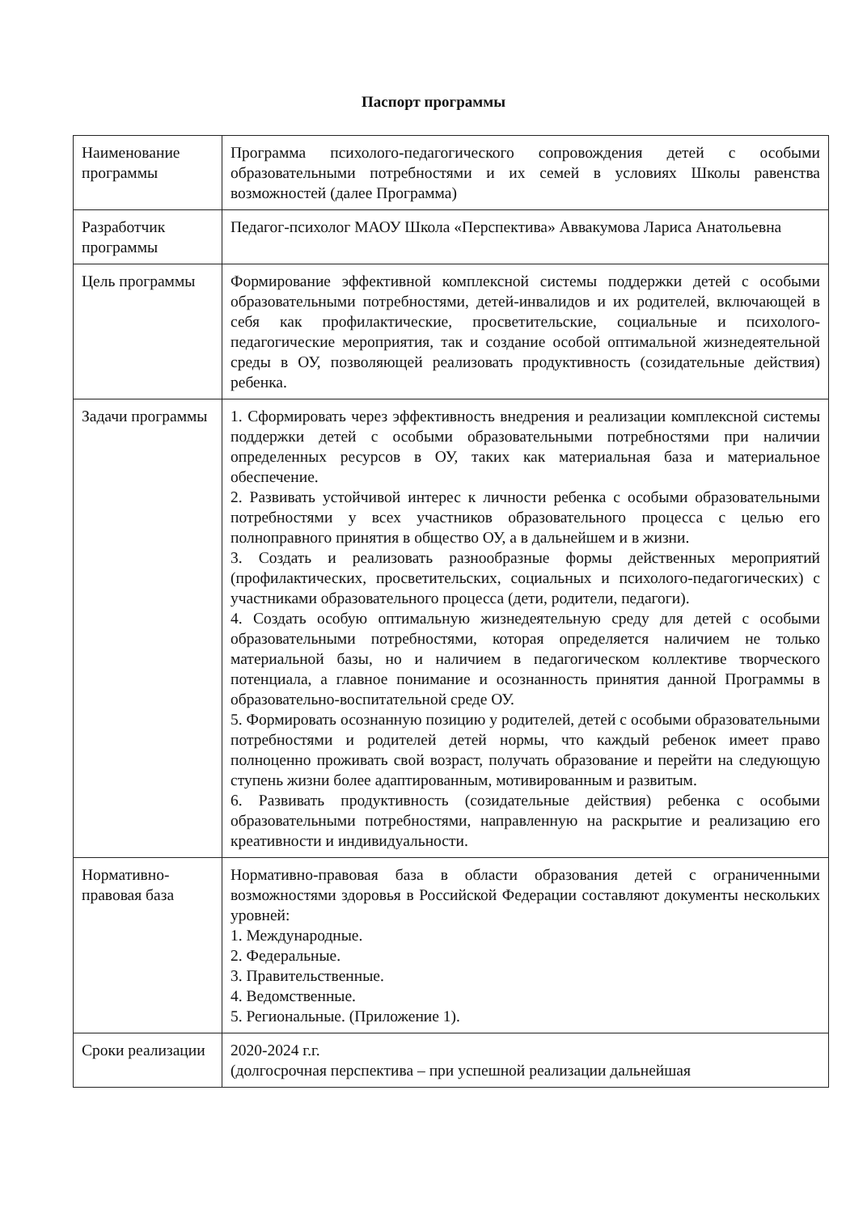Паспорт программы
| Наименование программы | Программа психолого-педагогического сопровождения детей с особыми образовательными потребностями и их семей в условиях Школы равенства возможностей (далее Программа) |
| Разработчик программы | Педагог-психолог МАОУ Школа «Перспектива» Аввакумова Лариса Анатольевна |
| Цель программы | Формирование эффективной комплексной системы поддержки детей с особыми образовательными потребностями, детей-инвалидов и их родителей, включающей в себя как профилактические, просветительские, социальные и психолого-педагогические мероприятия, так и создание особой оптимальной жизнедеятельной среды в ОУ, позволяющей реализовать продуктивность (созидательные действия) ребенка. |
| Задачи программы | 1. Сформировать через эффективность внедрения и реализации комплексной системы поддержки детей с особыми образовательными потребностями при наличии определенных ресурсов в ОУ, таких как материальная база и материальное обеспечение. 2. Развивать устойчивой интерес к личности ребенка с особыми образовательными потребностями у всех участников образовательного процесса с целью его полноправного принятия в общество ОУ, а в дальнейшем и в жизни. 3. Создать и реализовать разнообразные формы действенных мероприятий (профилактических, просветительских, социальных и психолого-педагогических) с участниками образовательного процесса (дети, родители, педагоги). 4. Создать особую оптимальную жизнедеятельную среду для детей с особыми образовательными потребностями, которая определяется наличием не только материальной базы, но и наличием в педагогическом коллективе творческого потенциала, а главное понимание и осознанность принятия данной Программы в образовательно-воспитательной среде ОУ. 5. Формировать осознанную позицию у родителей, детей с особыми образовательными потребностями и родителей детей нормы, что каждый ребенок имеет право полноценно проживать свой возраст, получать образование и перейти на следующую ступень жизни более адаптированным, мотивированным и развитым. 6. Развивать продуктивность (созидательные действия) ребенка с особыми образовательными потребностями, направленную на раскрытие и реализацию его креативности и индивидуальности. |
| Нормативно-правовая база | Нормативно-правовая база в области образования детей с ограниченными возможностями здоровья в Российской Федерации составляют документы нескольких уровней: 1. Международные. 2. Федеральные. 3. Правительственные. 4. Ведомственные. 5. Региональные. (Приложение 1). |
| Сроки реализации | 2020-2024 г.г. (долгосрочная перспектива – при успешной реализации дальнейшая |